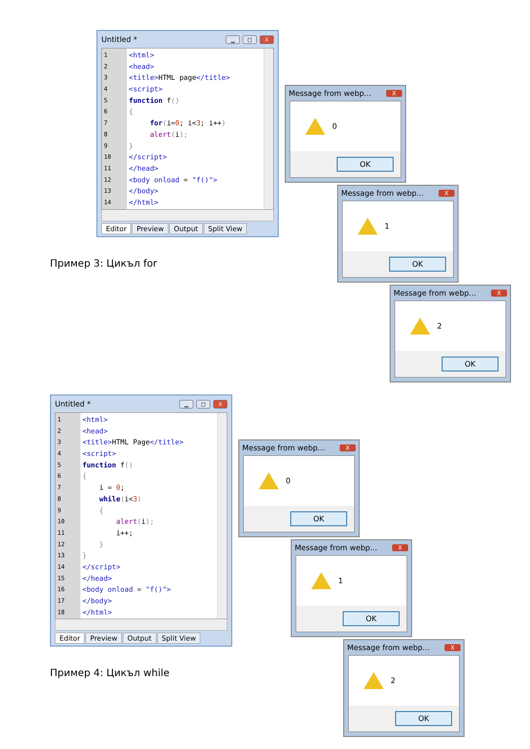Untitled * ▁ □ X
1
2
3
4
5
6
7
8
9
10
11
12
13
14
<html>
<head>
<title>HTML page</title>
<script>
function f()
{
for(i=0; i<3; i++)
alert(i);
}
</script>
</head>
<body onload = "f()">
</body>
</html>
Editor Preview Output Split View
Пример 3: Цикъл for
Message from webp... X
0
OK
Message from webp... X
1
OK
Message from webp... X
2
OK
Untitled * ▁ □ X
1
2
3
4
5
6
7
8
9
10
11
12
13
14
15
16
17
18
<html>
<head>
<title>HTML Page</title>
<script>
function f()
{
i = 0;
while(i<3)
{
alert(i);
i++;
}
}
</script>
</head>
<body onload = "f()">
</body>
</html>
Editor Preview Output Split View
Пример 4: Цикъл while
Message from webp... X
0
OK
Message from webp... X
1
OK
Message from webp... X
2
OK